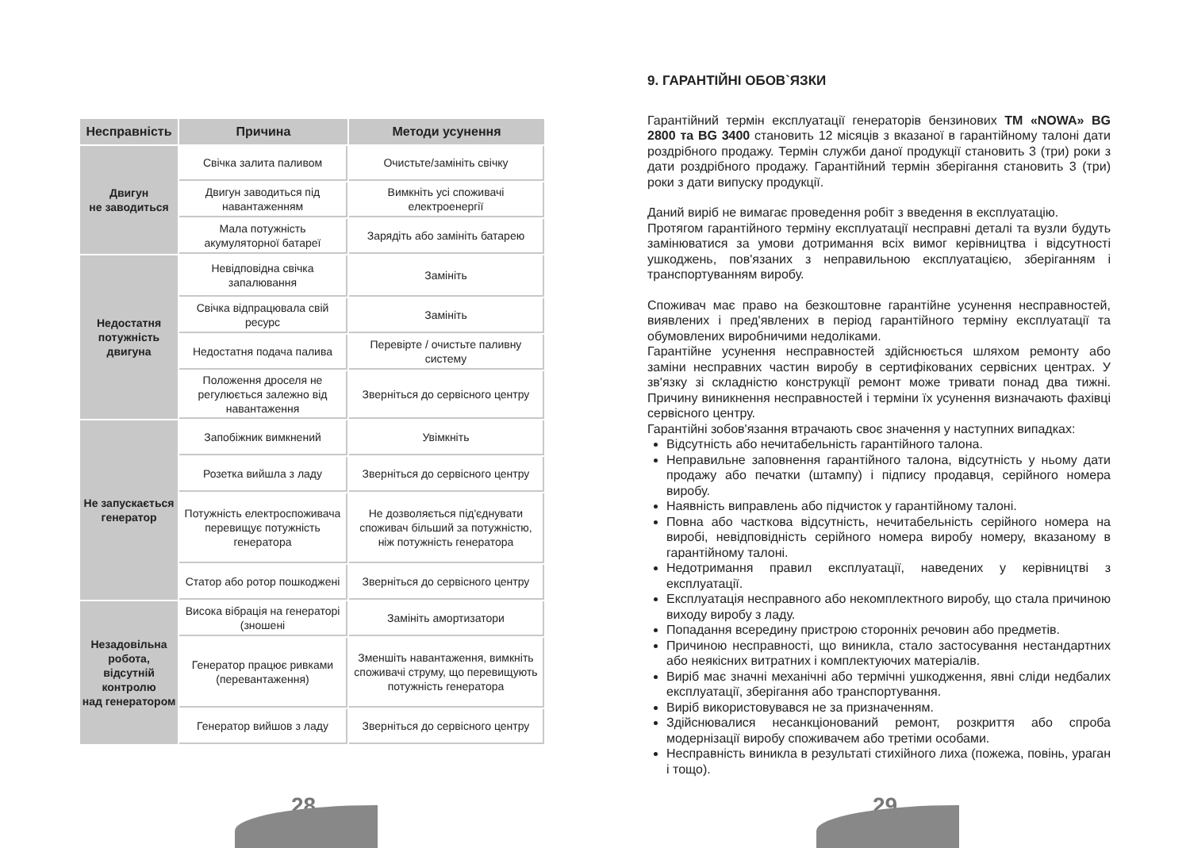| Несправність | Причина | Методи усунення |
| --- | --- | --- |
| Двигун не заводиться | Свічка залита паливом | Очистьте/замініть свічку |
| | Двигун заводиться під навантаженням | Вимкніть усі споживачі електроенергії |
| | Мала потужність акумуляторної батареї | Зарядіть або замініть батарею |
| Недостатня потужність двигуна | Невідповідна свічка запалювання | Замініть |
| | Свічка відпрацювала свій ресурс | Замініть |
| | Недостатня подача палива | Перевірте / очистьте паливну систему |
| | Положення дроселя не регулюється залежно від навантаження | Зверніться до сервісного центру |
| Не запускається генератор | Запобіжник вимкнений | Увімкніть |
| | Розетка вийшла з ладу | Зверніться до сервісного центру |
| | Потужність електроспоживача перевищує потужність генератора | Не дозволяється під'єднувати споживач більший за потужністю, ніж потужність генератора |
| | Статор або ротор пошкоджені | Зверніться до сервісного центру |
| Незадовільна робота, відсутній контролю над генератором | Висока вібрація на генераторі (зношені | Замініть амортизатори |
| | Генератор працює ривками (перевантаження) | Зменшіть навантаження, вимкніть споживачі струму, що перевищують потужність генератора |
| | Генератор вийшов з ладу | Зверніться до сервісного центру |
28
9. ГАРАНТІЙНІ ОБОВ`ЯЗКИ
Гарантійний термін експлуатації генераторів бензинових ТМ «NOWA» BG 2800 та BG 3400 становить 12 місяців з вказаної в гарантійному талоні дати роздрібного продажу. Термін служби даної продукції становить 3 (три) роки з дати роздрібного продажу. Гарантійний термін зберігання становить 3 (три) роки з дати випуску продукції.
Даний виріб не вимагає проведення робіт з введення в експлуатацію.
Протягом гарантійного терміну експлуатації несправні деталі та вузли будуть замінюватися за умови дотримання всіх вимог керівництва і відсутності ушкоджень, пов'язаних з неправильною експлуатацією, зберіганням і транспортуванням виробу.
Споживач має право на безкоштовне гарантійне усунення несправностей, виявлених і пред'явлених в період гарантійного терміну експлуатації та обумовлених виробничими недоліками.
Гарантійне усунення несправностей здійснюється шляхом ремонту або заміни несправних частин виробу в сертифікованих сервісних центрах. У зв'язку зі складністю конструкції ремонт може тривати понад два тижні. Причину виникнення несправностей і терміни їх усунення визначають фахівці сервісного центру.
Гарантійні зобов'язання втрачають своє значення у наступних випадках:
Відсутність або нечитабельність гарантійного талона.
Неправильне заповнення гарантійного талона, відсутність у ньому дати продажу або печатки (штампу) і підпису продавця, серійного номера виробу.
Наявність виправлень або підчисток у гарантійному талоні.
Повна або часткова відсутність, нечитабельність серійного номера на виробі, невідповідність серійного номера виробу номеру, вказаному в гарантійному талоні.
Недотримання правил експлуатації, наведених у керівництві з експлуатації.
Експлуатація несправного або некомплектного виробу, що стала причиною виходу виробу з ладу.
Попадання всередину пристрою сторонніх речовин або предметів.
Причиною несправності, що виникла, стало застосування нестандартних або неякісних витратних і комплектуючих матеріалів.
Виріб має значні механічні або термічні ушкодження, явні сліди недбалих експлуатації, зберігання або транспортування.
Виріб використовувався не за призначенням.
Здійснювалися несанкціонований ремонт, розкриття або спроба модернізації виробу споживачем або третіми особами.
Несправність виникла в результаті стихійного лиха (пожежа, повінь, ураган і тощо).
29